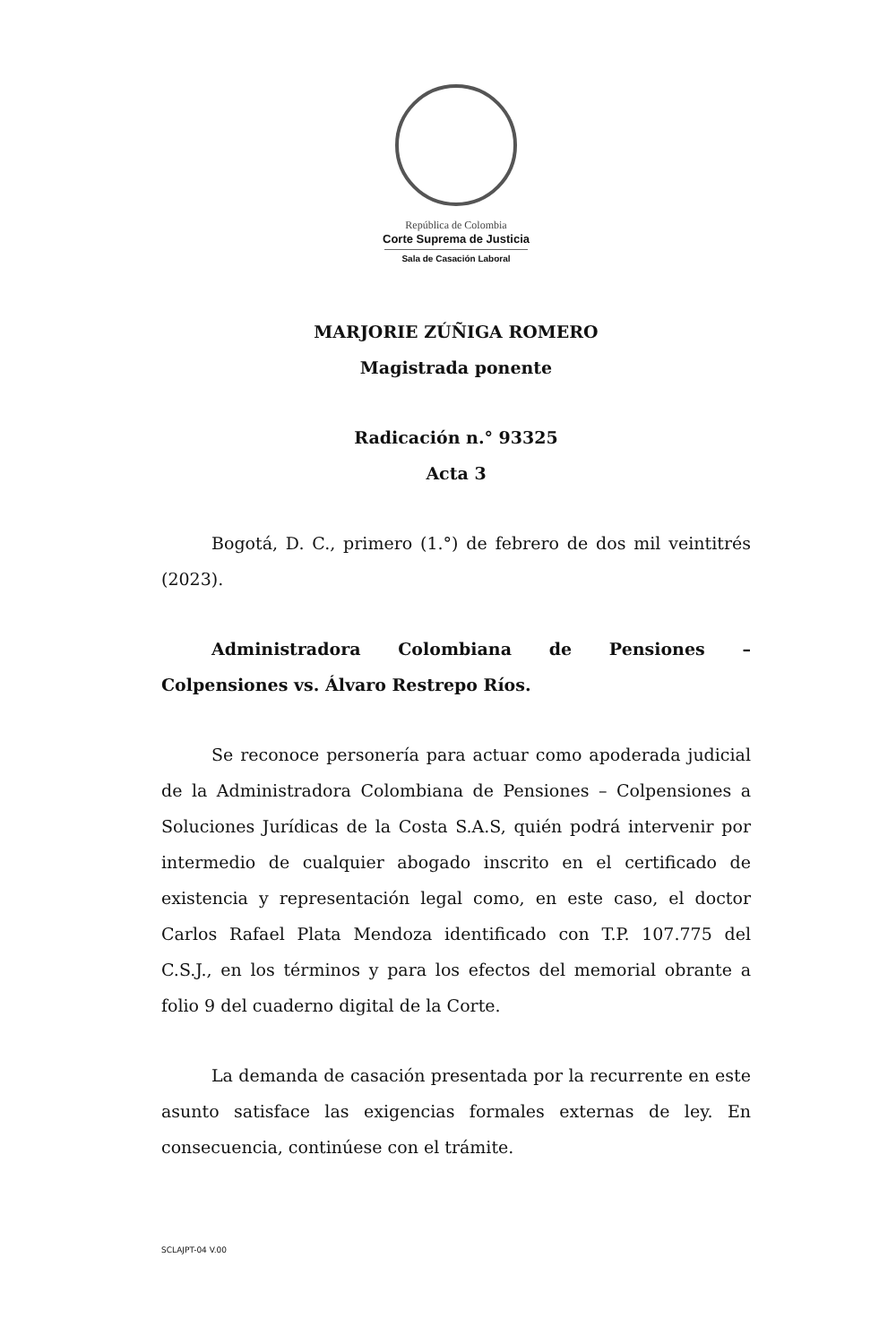República de Colombia
Corte Suprema de Justicia
Sala de Casación Laboral
MARJORIE ZÚÑIGA ROMERO
Magistrada ponente
Radicación n.° 93325
Acta 3
Bogotá, D. C., primero (1.°) de febrero de dos mil veintitrés (2023).
Administradora Colombiana de Pensiones – Colpensiones vs. Álvaro Restrepo Ríos.
Se reconoce personería para actuar como apoderada judicial de la Administradora Colombiana de Pensiones – Colpensiones a Soluciones Jurídicas de la Costa S.A.S, quién podrá intervenir por intermedio de cualquier abogado inscrito en el certificado de existencia y representación legal como, en este caso, el doctor Carlos Rafael Plata Mendoza identificado con T.P. 107.775 del C.S.J., en los términos y para los efectos del memorial obrante a folio 9 del cuaderno digital de la Corte.
La demanda de casación presentada por la recurrente en este asunto satisface las exigencias formales externas de ley. En consecuencia, continúese con el trámite.
SCLAJPT-04 V.00